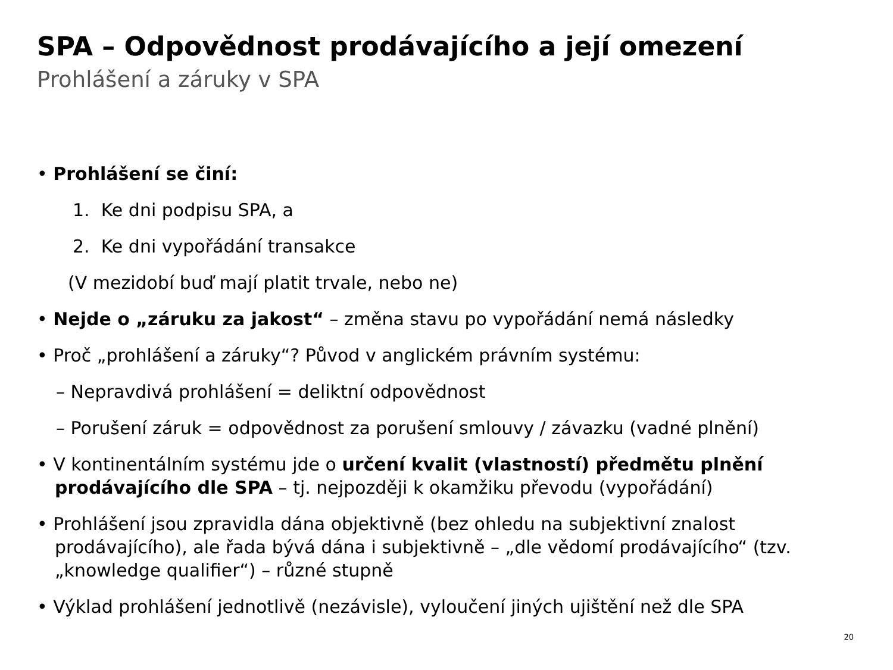SPA – Odpovědnost prodávajícího a její omezení
Prohlášení a záruky v SPA
• Prohlášení se činí:
1. Ke dni podpisu SPA, a
2. Ke dni vypořádání transakce
(V mezidobí buď mají platit trvale, nebo ne)
• Nejde o „záruku za jakost“ – změna stavu po vypořádání nemá následky
• Proč „prohlášení a záruky“? Původ v anglickém právním systému:
– Nepravdivá prohlášení = deliktní odpovědnost
– Porušení záruk = odpovědnost za porušení smlouvy / závazku (vadné plnění)
• V kontinentálním systému jde o určení kvalit (vlastností) předmětu plnění prodávajícího dle SPA – tj. nejpozději k okamžiku převodu (vypořádání)
• Prohlášení jsou zpravidla dána objektivně (bez ohledu na subjektivní znalost prodávajícího), ale řada bývá dána i subjektivně – „dle vědomí prodávajícího“ (tzv. „knowledge qualifier“) – různé stupně
• Výklad prohlášení jednotlivě (nezávisle), vyloučení jiných ujištění než dle SPA
20